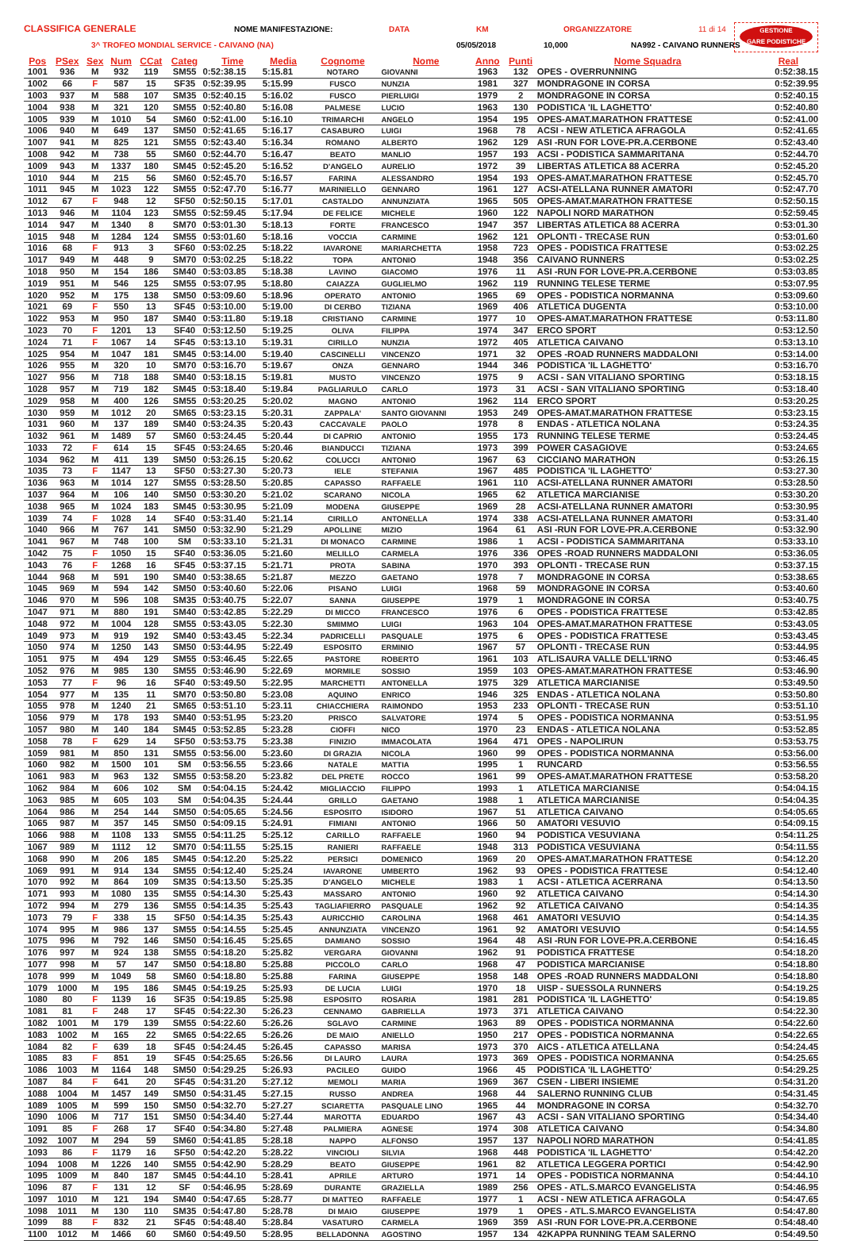CLASSIFICA GENERALE NOME MANIFESTAZIONE: DATA KM ORGANIZZATORE 11 di 14
3^ TROFEO MONDIAL SERVICE - CAIVANO (NA) 05/05/2018 10,000 NA992 - CAIVANO RUNNERS
GESTIONE
GARE PODISTICHE
| Pos | PSex | Sex | Num | CCat | Categ | Time | Media | Cognome | Nome | Anno | Punti | Nome Squadra | Real |
| --- | --- | --- | --- | --- | --- | --- | --- | --- | --- | --- | --- | --- | --- |
| 1001 | 936 | M | 932 | 119 | SM55 | 0:52:38.15 | 5:15.81 | NOTARO | GIOVANNI | 1963 | 132 | OPES - OVERRUNNING | 0:52:38.15 |
| 1002 | 66 | F | 587 | 15 | SF35 | 0:52:39.95 | 5:15.99 | FUSCO | NUNZIA | 1981 | 327 | MONDRAGONE IN CORSA | 0:52:39.95 |
| 1003 | 937 | M | 588 | 107 | SM35 | 0:52:40.15 | 5:16.02 | FUSCO | PIERLUIGI | 1979 | 2 | MONDRAGONE IN CORSA | 0:52:40.15 |
| 1004 | 938 | M | 321 | 120 | SM55 | 0:52:40.80 | 5:16.08 | PALMESE | LUCIO | 1963 | 130 | PODISTICA 'IL LAGHETTO' | 0:52:40.80 |
| 1005 | 939 | M | 1010 | 54 | SM60 | 0:52:41.00 | 5:16.10 | TRIMARCHI | ANGELO | 1954 | 195 | OPES-AMAT.MARATHON FRATTESE | 0:52:41.00 |
| 1006 | 940 | M | 649 | 137 | SM50 | 0:52:41.65 | 5:16.17 | CASABURO | LUIGI | 1968 | 78 | ACSI - NEW ATLETICA AFRAGOLA | 0:52:41.65 |
| 1007 | 941 | M | 825 | 121 | SM55 | 0:52:43.40 | 5:16.34 | ROMANO | ALBERTO | 1962 | 129 | ASI -RUN FOR LOVE-PR.A.CERBONE | 0:52:43.40 |
| 1008 | 942 | M | 738 | 55 | SM60 | 0:52:44.70 | 5:16.47 | BEATO | MANLIO | 1957 | 193 | ACSI - PODISTICA SAMMARITANA | 0:52:44.70 |
| 1009 | 943 | M | 1337 | 180 | SM45 | 0:52:45.20 | 5:16.52 | D'ANGELO | AURELIO | 1972 | 39 | LIBERTAS ATLETICA 88 ACERRA | 0:52:45.20 |
| 1010 | 944 | M | 215 | 56 | SM60 | 0:52:45.70 | 5:16.57 | FARINA | ALESSANDRO | 1954 | 193 | OPES-AMAT.MARATHON FRATTESE | 0:52:45.70 |
| 1011 | 945 | M | 1023 | 122 | SM55 | 0:52:47.70 | 5:16.77 | MARINIELLO | GENNARO | 1961 | 127 | ACSI-ATELLANA RUNNER AMATORI | 0:52:47.70 |
| 1012 | 67 | F | 948 | 12 | SF50 | 0:52:50.15 | 5:17.01 | CASTALDO | ANNUNZIATA | 1965 | 505 | OPES-AMAT.MARATHON FRATTESE | 0:52:50.15 |
| 1013 | 946 | M | 1104 | 123 | SM55 | 0:52:59.45 | 5:17.94 | DE FELICE | MICHELE | 1960 | 122 | NAPOLI NORD MARATHON | 0:52:59.45 |
| 1014 | 947 | M | 1340 | 8 | SM70 | 0:53:01.30 | 5:18.13 | FORTE | FRANCESCO | 1947 | 357 | LIBERTAS ATLETICA 88 ACERRA | 0:53:01.30 |
| 1015 | 948 | M | 1284 | 124 | SM55 | 0:53:01.60 | 5:18.16 | VOCCIA | CARMINE | 1962 | 121 | OPLONTI - TRECASE RUN | 0:53:01.60 |
| 1016 | 68 | F | 913 | 3 | SF60 | 0:53:02.25 | 5:18.22 | IAVARONE | MARIARCHETTA | 1958 | 723 | OPES - PODISTICA FRATTESE | 0:53:02.25 |
| 1017 | 949 | M | 448 | 9 | SM70 | 0:53:02.25 | 5:18.22 | TOPA | ANTONIO | 1948 | 356 | CAIVANO RUNNERS | 0:53:02.25 |
| 1018 | 950 | M | 154 | 186 | SM40 | 0:53:03.85 | 5:18.38 | LAVINO | GIACOMO | 1976 | 11 | ASI -RUN FOR LOVE-PR.A.CERBONE | 0:53:03.85 |
| 1019 | 951 | M | 546 | 125 | SM55 | 0:53:07.95 | 5:18.80 | CAIAZZA | GUGLIELMO | 1962 | 119 | RUNNING TELESE TERME | 0:53:07.95 |
| 1020 | 952 | M | 175 | 138 | SM50 | 0:53:09.60 | 5:18.96 | OPERATO | ANTONIO | 1965 | 69 | OPES - PODISTICA NORMANNA | 0:53:09.60 |
| 1021 | 69 | F | 550 | 13 | SF45 | 0:53:10.00 | 5:19.00 | DI CERBO | TIZIANA | 1969 | 406 | ATLETICA DUGENTA | 0:53:10.00 |
| 1022 | 953 | M | 950 | 187 | SM40 | 0:53:11.80 | 5:19.18 | CRISTIANO | CARMINE | 1977 | 10 | OPES-AMAT.MARATHON FRATTESE | 0:53:11.80 |
| 1023 | 70 | F | 1201 | 13 | SF40 | 0:53:12.50 | 5:19.25 | OLIVA | FILIPPA | 1974 | 347 | ERCO SPORT | 0:53:12.50 |
| 1024 | 71 | F | 1067 | 14 | SF45 | 0:53:13.10 | 5:19.31 | CIRILLO | NUNZIA | 1972 | 405 | ATLETICA CAIVANO | 0:53:13.10 |
| 1025 | 954 | M | 1047 | 181 | SM45 | 0:53:14.00 | 5:19.40 | CASCINELLI | VINCENZO | 1971 | 32 | OPES -ROAD RUNNERS MADDALONI | 0:53:14.00 |
| 1026 | 955 | M | 320 | 10 | SM70 | 0:53:16.70 | 5:19.67 | ONZA | GENNARO | 1944 | 346 | PODISTICA 'IL LAGHETTO' | 0:53:16.70 |
| 1027 | 956 | M | 718 | 188 | SM40 | 0:53:18.15 | 5:19.81 | MUSTO | VINCENZO | 1975 | 9 | ACSI - SAN VITALIANO SPORTING | 0:53:18.15 |
| 1028 | 957 | M | 719 | 182 | SM45 | 0:53:18.40 | 5:19.84 | PAGLIARULO | CARLO | 1973 | 31 | ACSI - SAN VITALIANO SPORTING | 0:53:18.40 |
| 1029 | 958 | M | 400 | 126 | SM55 | 0:53:20.25 | 5:20.02 | MAGNO | ANTONIO | 1962 | 114 | ERCO SPORT | 0:53:20.25 |
| 1030 | 959 | M | 1012 | 20 | SM65 | 0:53:23.15 | 5:20.31 | ZAPPALA' | SANTO GIOVANNI | 1953 | 249 | OPES-AMAT.MARATHON FRATTESE | 0:53:23.15 |
| 1031 | 960 | M | 137 | 189 | SM40 | 0:53:24.35 | 5:20.43 | CACCAVALE | PAOLO | 1978 | 8 | ENDAS - ATLETICA NOLANA | 0:53:24.35 |
| 1032 | 961 | M | 1489 | 57 | SM60 | 0:53:24.45 | 5:20.44 | DI CAPRIO | ANTONIO | 1955 | 173 | RUNNING TELESE TERME | 0:53:24.45 |
| 1033 | 72 | F | 614 | 15 | SF45 | 0:53:24.65 | 5:20.46 | BIANDUCCI | TIZIANA | 1973 | 399 | POWER CASAGIOVE | 0:53:24.65 |
| 1034 | 962 | M | 411 | 139 | SM50 | 0:53:26.15 | 5:20.62 | COLUCCI | ANTONIO | 1967 | 63 | CICCIANO MARATHON | 0:53:26.15 |
| 1035 | 73 | F | 1147 | 13 | SF50 | 0:53:27.30 | 5:20.73 | IELE | STEFANIA | 1967 | 485 | PODISTICA 'IL LAGHETTO' | 0:53:27.30 |
| 1036 | 963 | M | 1014 | 127 | SM55 | 0:53:28.50 | 5:20.85 | CAPASSO | RAFFAELE | 1961 | 110 | ACSI-ATELLANA RUNNER AMATORI | 0:53:28.50 |
| 1037 | 964 | M | 106 | 140 | SM50 | 0:53:30.20 | 5:21.02 | SCARANO | NICOLA | 1965 | 62 | ATLETICA MARCIANISE | 0:53:30.20 |
| 1038 | 965 | M | 1024 | 183 | SM45 | 0:53:30.95 | 5:21.09 | MODENA | GIUSEPPE | 1969 | 28 | ACSI-ATELLANA RUNNER AMATORI | 0:53:30.95 |
| 1039 | 74 | F | 1028 | 14 | SF40 | 0:53:31.40 | 5:21.14 | CIRILLO | ANTONELLA | 1974 | 338 | ACSI-ATELLANA RUNNER AMATORI | 0:53:31.40 |
| 1040 | 966 | M | 767 | 141 | SM50 | 0:53:32.90 | 5:21.29 | APOLLINE | MIZIO | 1964 | 61 | ASI -RUN FOR LOVE-PR.A.CERBONE | 0:53:32.90 |
| 1041 | 967 | M | 748 | 100 | SM | 0:53:33.10 | 5:21.31 | DI MONACO | CARMINE | 1986 | 1 | ACSI - PODISTICA SAMMARITANA | 0:53:33.10 |
| 1042 | 75 | F | 1050 | 15 | SF40 | 0:53:36.05 | 5:21.60 | MELILLO | CARMELA | 1976 | 336 | OPES -ROAD RUNNERS MADDALONI | 0:53:36.05 |
| 1043 | 76 | F | 1268 | 16 | SF45 | 0:53:37.15 | 5:21.71 | PROTA | SABINA | 1970 | 393 | OPLONTI - TRECASE RUN | 0:53:37.15 |
| 1044 | 968 | M | 591 | 190 | SM40 | 0:53:38.65 | 5:21.87 | MEZZO | GAETANO | 1978 | 7 | MONDRAGONE IN CORSA | 0:53:38.65 |
| 1045 | 969 | M | 594 | 142 | SM50 | 0:53:40.60 | 5:22.06 | PISANO | LUIGI | 1968 | 59 | MONDRAGONE IN CORSA | 0:53:40.60 |
| 1046 | 970 | M | 596 | 108 | SM35 | 0:53:40.75 | 5:22.07 | SANNA | GIUSEPPE | 1979 | 1 | MONDRAGONE IN CORSA | 0:53:40.75 |
| 1047 | 971 | M | 880 | 191 | SM40 | 0:53:42.85 | 5:22.29 | DI MICCO | FRANCESCO | 1976 | 6 | OPES - PODISTICA FRATTESE | 0:53:42.85 |
| 1048 | 972 | M | 1004 | 128 | SM55 | 0:53:43.05 | 5:22.30 | SMIMMO | LUIGI | 1963 | 104 | OPES-AMAT.MARATHON FRATTESE | 0:53:43.05 |
| 1049 | 973 | M | 919 | 192 | SM40 | 0:53:43.45 | 5:22.34 | PADRICELLI | PASQUALE | 1975 | 6 | OPES - PODISTICA FRATTESE | 0:53:43.45 |
| 1050 | 974 | M | 1250 | 143 | SM50 | 0:53:44.95 | 5:22.49 | ESPOSITO | ERMINIO | 1967 | 57 | OPLONTI - TRECASE RUN | 0:53:44.95 |
| 1051 | 975 | M | 494 | 129 | SM55 | 0:53:46.45 | 5:22.65 | PASTORE | ROBERTO | 1961 | 103 | ATL.ISAURA VALLE DELL'IRNO | 0:53:46.45 |
| 1052 | 976 | M | 985 | 130 | SM55 | 0:53:46.90 | 5:22.69 | MORMILE | SOSSIO | 1959 | 103 | OPES-AMAT.MARATHON FRATTESE | 0:53:46.90 |
| 1053 | 77 | F | 96 | 16 | SF40 | 0:53:49.50 | 5:22.95 | MARCHETTI | ANTONELLA | 1975 | 329 | ATLETICA MARCIANISE | 0:53:49.50 |
| 1054 | 977 | M | 135 | 11 | SM70 | 0:53:50.80 | 5:23.08 | AQUINO | ENRICO | 1946 | 325 | ENDAS - ATLETICA NOLANA | 0:53:50.80 |
| 1055 | 978 | M | 1240 | 21 | SM65 | 0:53:51.10 | 5:23.11 | CHIACCHIERA | RAIMONDO | 1953 | 233 | OPLONTI - TRECASE RUN | 0:53:51.10 |
| 1056 | 979 | M | 178 | 193 | SM40 | 0:53:51.95 | 5:23.20 | PRISCO | SALVATORE | 1974 | 5 | OPES - PODISTICA NORMANNA | 0:53:51.95 |
| 1057 | 980 | M | 140 | 184 | SM45 | 0:53:52.85 | 5:23.28 | CIOFFI | NICO | 1970 | 23 | ENDAS - ATLETICA NOLANA | 0:53:52.85 |
| 1058 | 78 | F | 629 | 14 | SF50 | 0:53:53.75 | 5:23.38 | FINIZIO | IMMACOLATA | 1964 | 471 | OPES - NAPOLIRUN | 0:53:53.75 |
| 1059 | 981 | M | 850 | 131 | SM55 | 0:53:56.00 | 5:23.60 | DI GRAZIA | NICOLA | 1960 | 99 | OPES - PODISTICA NORMANNA | 0:53:56.00 |
| 1060 | 982 | M | 1500 | 101 | SM | 0:53:56.55 | 5:23.66 | NATALE | MATTIA | 1995 | 1 | RUNCARD | 0:53:56.55 |
| 1061 | 983 | M | 963 | 132 | SM55 | 0:53:58.20 | 5:23.82 | DEL PRETE | ROCCO | 1961 | 99 | OPES-AMAT.MARATHON FRATTESE | 0:53:58.20 |
| 1062 | 984 | M | 606 | 102 | SM | 0:54:04.15 | 5:24.42 | MIGLIACCIO | FILIPPO | 1993 | 1 | ATLETICA MARCIANISE | 0:54:04.15 |
| 1063 | 985 | M | 605 | 103 | SM | 0:54:04.35 | 5:24.44 | GRILLO | GAETANO | 1988 | 1 | ATLETICA MARCIANISE | 0:54:04.35 |
| 1064 | 986 | M | 254 | 144 | SM50 | 0:54:05.65 | 5:24.56 | ESPOSITO | ISIDORO | 1967 | 51 | ATLETICA CAIVANO | 0:54:05.65 |
| 1065 | 987 | M | 357 | 145 | SM50 | 0:54:09.15 | 5:24.91 | FIMIANI | ANTONIO | 1966 | 50 | AMATORI VESUVIO | 0:54:09.15 |
| 1066 | 988 | M | 1108 | 133 | SM55 | 0:54:11.25 | 5:25.12 | CARILLO | RAFFAELE | 1960 | 94 | PODISTICA VESUVIANA | 0:54:11.25 |
| 1067 | 989 | M | 1112 | 12 | SM70 | 0:54:11.55 | 5:25.15 | RANIERI | RAFFAELE | 1948 | 313 | PODISTICA VESUVIANA | 0:54:11.55 |
| 1068 | 990 | M | 206 | 185 | SM45 | 0:54:12.20 | 5:25.22 | PERSICI | DOMENICO | 1969 | 20 | OPES-AMAT.MARATHON FRATTESE | 0:54:12.20 |
| 1069 | 991 | M | 914 | 134 | SM55 | 0:54:12.40 | 5:25.24 | IAVARONE | UMBERTO | 1962 | 93 | OPES - PODISTICA FRATTESE | 0:54:12.40 |
| 1070 | 992 | M | 864 | 109 | SM35 | 0:54:13.50 | 5:25.35 | D'ANGELO | MICHELE | 1983 | 1 | ACSI - ATLETICA ACERRANA | 0:54:13.50 |
| 1071 | 993 | M | 1080 | 135 | SM55 | 0:54:14.30 | 5:25.43 | MASSARO | ANTONIO | 1960 | 92 | ATLETICA CAIVANO | 0:54:14.30 |
| 1072 | 994 | M | 279 | 136 | SM55 | 0:54:14.35 | 5:25.43 | TAGLIAFIERRO | PASQUALE | 1962 | 92 | ATLETICA CAIVANO | 0:54:14.35 |
| 1073 | 79 | F | 338 | 15 | SF50 | 0:54:14.35 | 5:25.43 | AURICCHIO | CAROLINA | 1968 | 461 | AMATORI VESUVIO | 0:54:14.35 |
| 1074 | 995 | M | 986 | 137 | SM55 | 0:54:14.55 | 5:25.45 | ANNUNZIATA | VINCENZO | 1961 | 92 | AMATORI VESUVIO | 0:54:14.55 |
| 1075 | 996 | M | 792 | 146 | SM50 | 0:54:16.45 | 5:25.65 | DAMIANO | SOSSIO | 1964 | 48 | ASI -RUN FOR LOVE-PR.A.CERBONE | 0:54:16.45 |
| 1076 | 997 | M | 924 | 138 | SM55 | 0:54:18.20 | 5:25.82 | VERGARA | GIOVANNI | 1962 | 91 | PODISTICA FRATTESE | 0:54:18.20 |
| 1077 | 998 | M | 57 | 147 | SM50 | 0:54:18.80 | 5:25.88 | PICCOLO | CARLO | 1968 | 47 | PODISTICA MARCIANISE | 0:54:18.80 |
| 1078 | 999 | M | 1049 | 58 | SM60 | 0:54:18.80 | 5:25.88 | FARINA | GIUSEPPE | 1958 | 148 | OPES -ROAD RUNNERS MADDALONI | 0:54:18.80 |
| 1079 | 1000 | M | 195 | 186 | SM45 | 0:54:19.25 | 5:25.93 | DE LUCIA | LUIGI | 1970 | 18 | UISP - SUESSOLA RUNNERS | 0:54:19.25 |
| 1080 | 80 | F | 1139 | 16 | SF35 | 0:54:19.85 | 5:25.98 | ESPOSITO | ROSARIA | 1981 | 281 | PODISTICA 'IL LAGHETTO' | 0:54:19.85 |
| 1081 | 81 | F | 248 | 17 | SF45 | 0:54:22.30 | 5:26.23 | CENNAMO | GABRIELLA | 1973 | 371 | ATLETICA CAIVANO | 0:54:22.30 |
| 1082 | 1001 | M | 179 | 139 | SM55 | 0:54:22.60 | 5:26.26 | SGLAVO | CARMINE | 1963 | 89 | OPES - PODISTICA NORMANNA | 0:54:22.60 |
| 1083 | 1002 | M | 165 | 22 | SM65 | 0:54:22.65 | 5:26.26 | DE MAIO | ANIELLO | 1950 | 217 | OPES - PODISTICA NORMANNA | 0:54:22.65 |
| 1084 | 82 | F | 639 | 18 | SF45 | 0:54:24.45 | 5:26.45 | CAPASSO | MARISA | 1973 | 370 | AICS - ATLETICA ATELLANA | 0:54:24.45 |
| 1085 | 83 | F | 851 | 19 | SF45 | 0:54:25.65 | 5:26.56 | DI LAURO | LAURA | 1973 | 369 | OPES - PODISTICA NORMANNA | 0:54:25.65 |
| 1086 | 1003 | M | 1164 | 148 | SM50 | 0:54:29.25 | 5:26.93 | PACILEO | GUIDO | 1966 | 45 | PODISTICA 'IL LAGHETTO' | 0:54:29.25 |
| 1087 | 84 | F | 641 | 20 | SF45 | 0:54:31.20 | 5:27.12 | MEMOLI | MARIA | 1969 | 367 | CSEN - LIBERI INSIEME | 0:54:31.20 |
| 1088 | 1004 | M | 1457 | 149 | SM50 | 0:54:31.45 | 5:27.15 | RUSSO | ANDREA | 1968 | 44 | SALERNO RUNNING CLUB | 0:54:31.45 |
| 1089 | 1005 | M | 599 | 150 | SM50 | 0:54:32.70 | 5:27.27 | SCIARETTA | PASQUALE LINO | 1965 | 44 | MONDRAGONE IN CORSA | 0:54:32.70 |
| 1090 | 1006 | M | 717 | 151 | SM50 | 0:54:34.40 | 5:27.44 | MAROTTA | EDUARDO | 1967 | 43 | ACSI - SAN VITALIANO SPORTING | 0:54:34.40 |
| 1091 | 85 | F | 268 | 17 | SF40 | 0:54:34.80 | 5:27.48 | PALMIERA | AGNESE | 1974 | 308 | ATLETICA CAIVANO | 0:54:34.80 |
| 1092 | 1007 | M | 294 | 59 | SM60 | 0:54:41.85 | 5:28.18 | NAPPO | ALFONSO | 1957 | 137 | NAPOLI NORD MARATHON | 0:54:41.85 |
| 1093 | 86 | F | 1179 | 16 | SF50 | 0:54:42.20 | 5:28.22 | VINCIOLI | SILVIA | 1968 | 448 | PODISTICA 'IL LAGHETTO' | 0:54:42.20 |
| 1094 | 1008 | M | 1226 | 140 | SM55 | 0:54:42.90 | 5:28.29 | BEATO | GIUSEPPE | 1961 | 82 | ATLETICA LEGGERA PORTICI | 0:54:42.90 |
| 1095 | 1009 | M | 840 | 187 | SM45 | 0:54:44.10 | 5:28.41 | APRILE | ARTURO | 1971 | 14 | OPES - PODISTICA NORMANNA | 0:54:44.10 |
| 1096 | 87 | F | 131 | 12 | SF | 0:54:46.95 | 5:28.69 | DURANTE | GRAZIELLA | 1989 | 256 | OPES - ATL.S.MARCO EVANGELISTA | 0:54:46.95 |
| 1097 | 1010 | M | 121 | 194 | SM40 | 0:54:47.65 | 5:28.77 | DI MATTEO | RAFFAELE | 1977 | 1 | ACSI - NEW ATLETICA AFRAGOLA | 0:54:47.65 |
| 1098 | 1011 | M | 130 | 110 | SM35 | 0:54:47.80 | 5:28.78 | DI MAIO | GIUSEPPE | 1979 | 1 | OPES - ATL.S.MARCO EVANGELISTA | 0:54:47.80 |
| 1099 | 88 | F | 832 | 21 | SF45 | 0:54:48.40 | 5:28.84 | VASATURO | CARMELA | 1969 | 359 | ASI -RUN FOR LOVE-PR.A.CERBONE | 0:54:48.40 |
| 1100 | 1012 | M | 1466 | 60 | SM60 | 0:54:49.50 | 5:28.95 | BELLADONNA | AGOSTINO | 1957 | 134 | 42KAPPA RUNNING TEAM SALERNO | 0:54:49.50 |